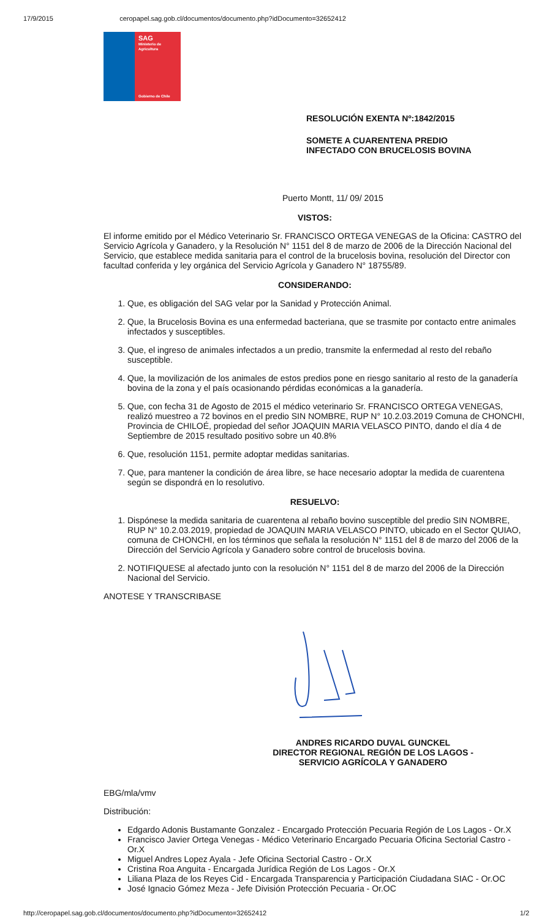17/9/2015 ceropapel.sag.gob.cl/documentos/documento.php?idDocumento=32652412
SAG
Ministerio de
Agricultura
Gobierno de Chile
RESOLUCIÓN EXENTA Nº:1842/2015
SOMETE A CUARENTENA PREDIO
INFECTADO CON BRUCELOSIS BOVINA
Puerto Montt, 11/ 09/ 2015
VISTOS:
El informe emitido por el Médico Veterinario Sr. FRANCISCO ORTEGA VENEGAS de la Oficina: CASTRO del Servicio Agrícola y Ganadero, y la Resolución N° 1151 del 8 de marzo de 2006 de la Dirección Nacional del Servicio, que establece medida sanitaria para el control de la brucelosis bovina, resolución del Director con facultad conferida y ley orgánica del Servicio Agrícola y Ganadero N° 18755/89.
CONSIDERANDO:
1. Que, es obligación del SAG velar por la Sanidad y Protección Animal.
2. Que, la Brucelosis Bovina es una enfermedad bacteriana, que se trasmite por contacto entre animales infectados y susceptibles.
3. Que, el ingreso de animales infectados a un predio, transmite la enfermedad al resto del rebaño susceptible.
4. Que, la movilización de los animales de estos predios pone en riesgo sanitario al resto de la ganadería bovina de la zona y el país ocasionando pérdidas económicas a la ganadería.
5. Que, con fecha 31 de Agosto de 2015 el médico veterinario Sr. FRANCISCO ORTEGA VENEGAS, realizó muestreo a 72 bovinos en el predio SIN NOMBRE, RUP N° 10.2.03.2019 Comuna de CHONCHI, Provincia de CHILOÉ, propiedad del señor JOAQUIN MARIA VELASCO PINTO, dando el día 4 de Septiembre de 2015 resultado positivo sobre un 40.8%
6. Que, resolución 1151, permite adoptar medidas sanitarias.
7. Que, para mantener la condición de área libre, se hace necesario adoptar la medida de cuarentena según se dispondrá en lo resolutivo.
RESUELVO:
1. Dispónese la medida sanitaria de cuarentena al rebaño bovino susceptible del predio SIN NOMBRE, RUP N° 10.2.03.2019, propiedad de JOAQUIN MARIA VELASCO PINTO, ubicado en el Sector QUIAO, comuna de CHONCHI, en los términos que señala la resolución N° 1151 del 8 de marzo del 2006 de la Dirección del Servicio Agrícola y Ganadero sobre control de brucelosis bovina.
2. NOTIFIQUESE al afectado junto con la resolución N° 1151 del 8 de marzo del 2006 de la Dirección Nacional del Servicio.
ANOTESE Y TRANSCRIBASE
ANDRES RICARDO DUVAL GUNCKEL
DIRECTOR REGIONAL REGIÓN DE LOS LAGOS -
SERVICIO AGRÍCOLA Y GANADERO
EBG/mla/vmv
Distribución:
Edgardo Adonis Bustamante Gonzalez - Encargado Protección Pecuaria Región de Los Lagos - Or.X
Francisco Javier Ortega Venegas - Médico Veterinario Encargado Pecuaria Oficina Sectorial Castro - Or.X
Miguel Andres Lopez Ayala - Jefe Oficina Sectorial Castro - Or.X
Cristina Roa Anguita - Encargada Jurídica Región de Los Lagos - Or.X
Liliana Plaza de los Reyes Cid - Encargada Transparencia y Participación Ciudadana SIAC - Or.OC
José Ignacio Gómez Meza - Jefe División Protección Pecuaria - Or.OC
http://ceropapel.sag.gob.cl/documentos/documento.php?idDocumento=32652412 1/2